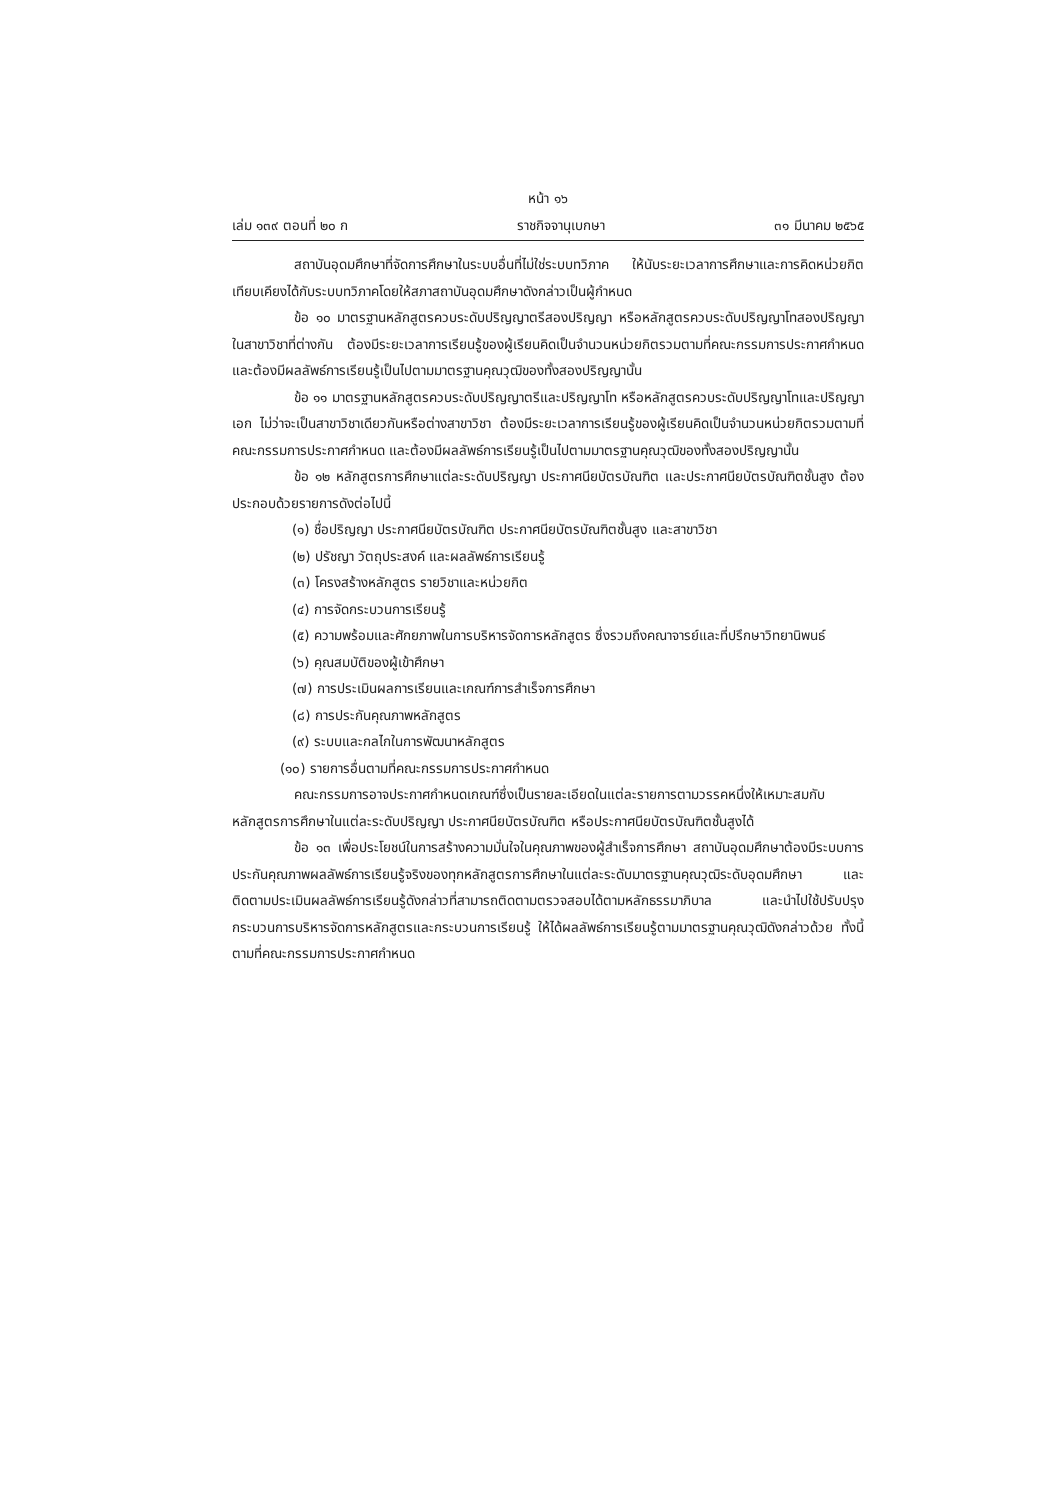หน้า ๑๖
เล่ม ๑๓๙ ตอนที่ ๒๐ ก ราชกิจจานุเบกษา ๓๑ มีนาคม ๒๕๖๕
สถาบันอุดมศึกษาที่จัดการศึกษาในระบบอื่นที่ไม่ใช่ระบบทวิภาค ให้นับระยะเวลาการศึกษาและการคิดหน่วยกิตเทียบเคียงได้กับระบบทวิภาคโดยให้สภาสถาบันอุดมศึกษาดังกล่าวเป็นผู้กำหนด
ข้อ ๑๐ มาตรฐานหลักสูตรควบระดับปริญญาตรีสองปริญญา หรือหลักสูตรควบระดับปริญญาโทสองปริญญา ในสาขาวิชาที่ต่างกัน ต้องมีระยะเวลาการเรียนรู้ของผู้เรียนคิดเป็นจำนวนหน่วยกิตรวมตามที่คณะกรรมการประกาศกำหนด และต้องมีผลลัพธ์การเรียนรู้เป็นไปตามมาตรฐานคุณวุฒิของทั้งสองปริญญานั้น
ข้อ ๑๑ มาตรฐานหลักสูตรควบระดับปริญญาตรีและปริญญาโท หรือหลักสูตรควบระดับปริญญาโทและปริญญาเอก ไม่ว่าจะเป็นสาขาวิชาเดียวกันหรือต่างสาขาวิชา ต้องมีระยะเวลาการเรียนรู้ของผู้เรียนคิดเป็นจำนวนหน่วยกิตรวมตามที่คณะกรรมการประกาศกำหนด และต้องมีผลลัพธ์การเรียนรู้เป็นไปตามมาตรฐานคุณวุฒิของทั้งสองปริญญานั้น
ข้อ ๑๒ หลักสูตรการศึกษาแต่ละระดับปริญญา ประกาศนียบัตรบัณฑิต และประกาศนียบัตรบัณฑิตชั้นสูง ต้องประกอบด้วยรายการดังต่อไปนี้
(๑) ชื่อปริญญา ประกาศนียบัตรบัณฑิต ประกาศนียบัตรบัณฑิตชั้นสูง และสาขาวิชา
(๒) ปรัชญา วัตถุประสงค์ และผลลัพธ์การเรียนรู้
(๓) โครงสร้างหลักสูตร รายวิชาและหน่วยกิต
(๔) การจัดกระบวนการเรียนรู้
(๕) ความพร้อมและศักยภาพในการบริหารจัดการหลักสูตร ซึ่งรวมถึงคณาจารย์และที่ปรึกษาวิทยานิพนธ์
(๖) คุณสมบัติของผู้เข้าศึกษา
(๗) การประเมินผลการเรียนและเกณฑ์การสำเร็จการศึกษา
(๘) การประกันคุณภาพหลักสูตร
(๙) ระบบและกลไกในการพัฒนาหลักสูตร
(๑๐) รายการอื่นตามที่คณะกรรมการประกาศกำหนด
คณะกรรมการอาจประกาศกำหนดเกณฑ์ซึ่งเป็นรายละเอียดในแต่ละรายการตามวรรคหนึ่งให้เหมาะสมกับหลักสูตรการศึกษาในแต่ละระดับปริญญา ประกาศนียบัตรบัณฑิต หรือประกาศนียบัตรบัณฑิตชั้นสูงได้
ข้อ ๑๓ เพื่อประโยชน์ในการสร้างความมั่นใจในคุณภาพของผู้สำเร็จการศึกษา สถาบันอุดมศึกษาต้องมีระบบการประกันคุณภาพผลลัพธ์การเรียนรู้จริงของทุกหลักสูตรการศึกษาในแต่ละระดับมาตรฐานคุณวุฒิระดับอุดมศึกษา และติดตามประเมินผลลัพธ์การเรียนรู้ดังกล่าวที่สามารถติดตามตรวจสอบได้ตามหลักธรรมาภิบาล และนำไปใช้ปรับปรุงกระบวนการบริหารจัดการหลักสูตรและกระบวนการเรียนรู้ ให้ได้ผลลัพธ์การเรียนรู้ตามมาตรฐานคุณวุฒิดังกล่าวด้วย ทั้งนี้ ตามที่คณะกรรมการประกาศกำหนด